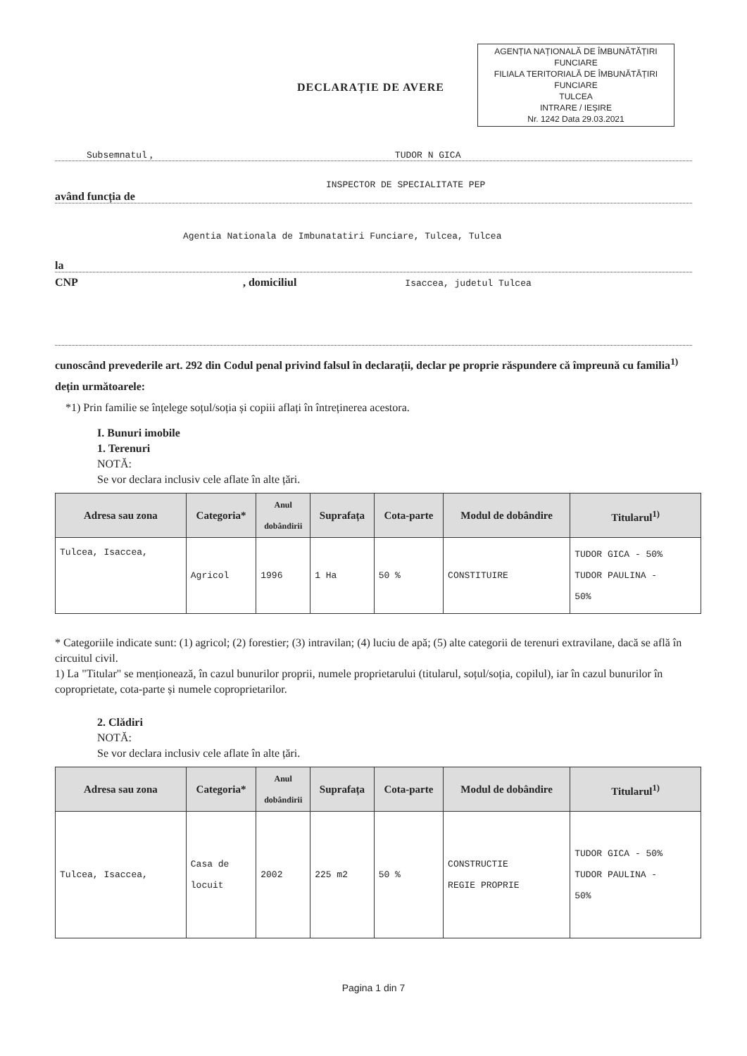AGENȚIA NAȚIONALĂ DE ÎMBUNĂTĂȚIRI FUNCIARE
FILIALA TERITORIALĂ DE ÎMBUNĂTĂȚIRI FUNCIARE
TULCEA
INTRARE / IEȘIRE
Nr. 1242 Data 29.03.2021
DECLARAȚIE DE AVERE
Subsemnatul , TUDOR N GICA
INSPECTOR DE SPECIALITATE PEP
având funcția de
Agentia Nationala de Imbunatatiri Funciare, Tulcea, Tulcea
la
CNP , domiciliul Isaccea, judetul Tulcea
cunoscând prevederile art. 292 din Codul penal privind falsul în declarații, declar pe proprie răspundere că împreună cu familia<sup>1)</sup> dețin următoarele:
*1) Prin familie se înțelege soțul/soția și copiii aflați în întreținerea acestora.
I. Bunuri imobile
1. Terenuri
NOTĂ:
Se vor declara inclusiv cele aflate în alte țări.
| Adresa sau zona | Categoria* | Anul dobândirii | Suprafața | Cota-parte | Modul de dobândire | Titularul<sup>1)</sup> |
| --- | --- | --- | --- | --- | --- | --- |
| Tulcea, Isaccea, | Agricol | 1996 | 1 Ha | 50 % | CONSTITUIRE | TUDOR GICA - 50% TUDOR PAULINA - 50% |
* Categoriile indicate sunt: (1) agricol; (2) forestier; (3) intravilan; (4) luciu de apă; (5) alte categorii de terenuri extravilane, dacă se află în circuitul civil.
1) La "Titular" se menționează, în cazul bunurilor proprii, numele proprietarului (titularul, soțul/soția, copilul), iar în cazul bunurilor în coproprietate, cota-parte și numele coproprietarilor.
2. Clădiri
NOTĂ:
Se vor declara inclusiv cele aflate în alte țări.
| Adresa sau zona | Categoria* | Anul dobândirii | Suprafața | Cota-parte | Modul de dobândire | Titularul<sup>1)</sup> |
| --- | --- | --- | --- | --- | --- | --- |
| Tulcea, Isaccea, | Casa de locuit | 2002 | 225 m2 | 50 % | CONSTRUCTIE REGIE PROPRIE | TUDOR GICA - 50% TUDOR PAULINA - 50% |
Pagina 1 din 7